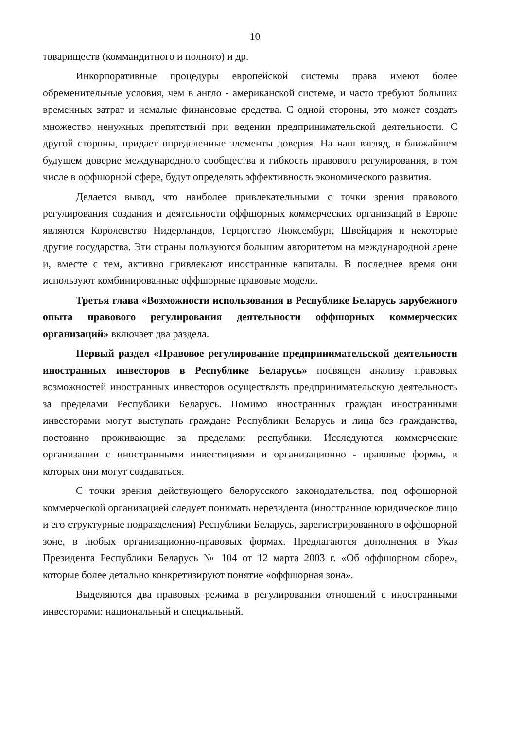10
товариществ (коммандитного и полного) и др.
Инкорпоративные процедуры европейской системы права имеют более обременительные условия, чем в англо - американской системе, и часто требуют больших временных затрат и немалые финансовые средства. С одной стороны, это может создать множество ненужных препятствий при ведении предпринимательской деятельности. С другой стороны, придает определенные элементы доверия. На наш взгляд, в ближайшем будущем доверие международного сообщества и гибкость правового регулирования, в том числе в оффшорной сфере, будут определять эффективность экономического развития.
Делается вывод, что наиболее привлекательными с точки зрения правового регулирования создания и деятельности оффшорных коммерческих организаций в Европе являются Королевство Нидерландов, Герцогство Люксембург, Швейцария и некоторые другие государства. Эти страны пользуются большим авторитетом на международной арене и, вместе с тем, активно привлекают иностранные капиталы. В последнее время они используют комбинированные оффшорные правовые модели.
Третья глава «Возможности использования в Республике Беларусь зарубежного опыта правового регулирования деятельности оффшорных коммерческих организаций» включает два раздела.
Первый раздел «Правовое регулирование предпринимательской деятельности иностранных инвесторов в Республике Беларусь» посвящен анализу правовых возможностей иностранных инвесторов осуществлять предпринимательскую деятельность за пределами Республики Беларусь. Помимо иностранных граждан иностранными инвесторами могут выступать граждане Республики Беларусь и лица без гражданства, постоянно проживающие за пределами республики. Исследуются коммерческие организации с иностранными инвестициями и организационно - правовые формы, в которых они могут создаваться.
С точки зрения действующего белорусского законодательства, под оффшорной коммерческой организацией следует понимать нерезидента (иностранное юридическое лицо и его структурные подразделения) Республики Беларусь, зарегистрированного в оффшорной зоне, в любых организационно-правовых формах. Предлагаются дополнения в Указ Президента Республики Беларусь № 104 от 12 марта 2003 г. «Об оффшорном сборе», которые более детально конкретизируют понятие «оффшорная зона».
Выделяются два правовых режима в регулировании отношений с иностранными инвесторами: национальный и специальный.